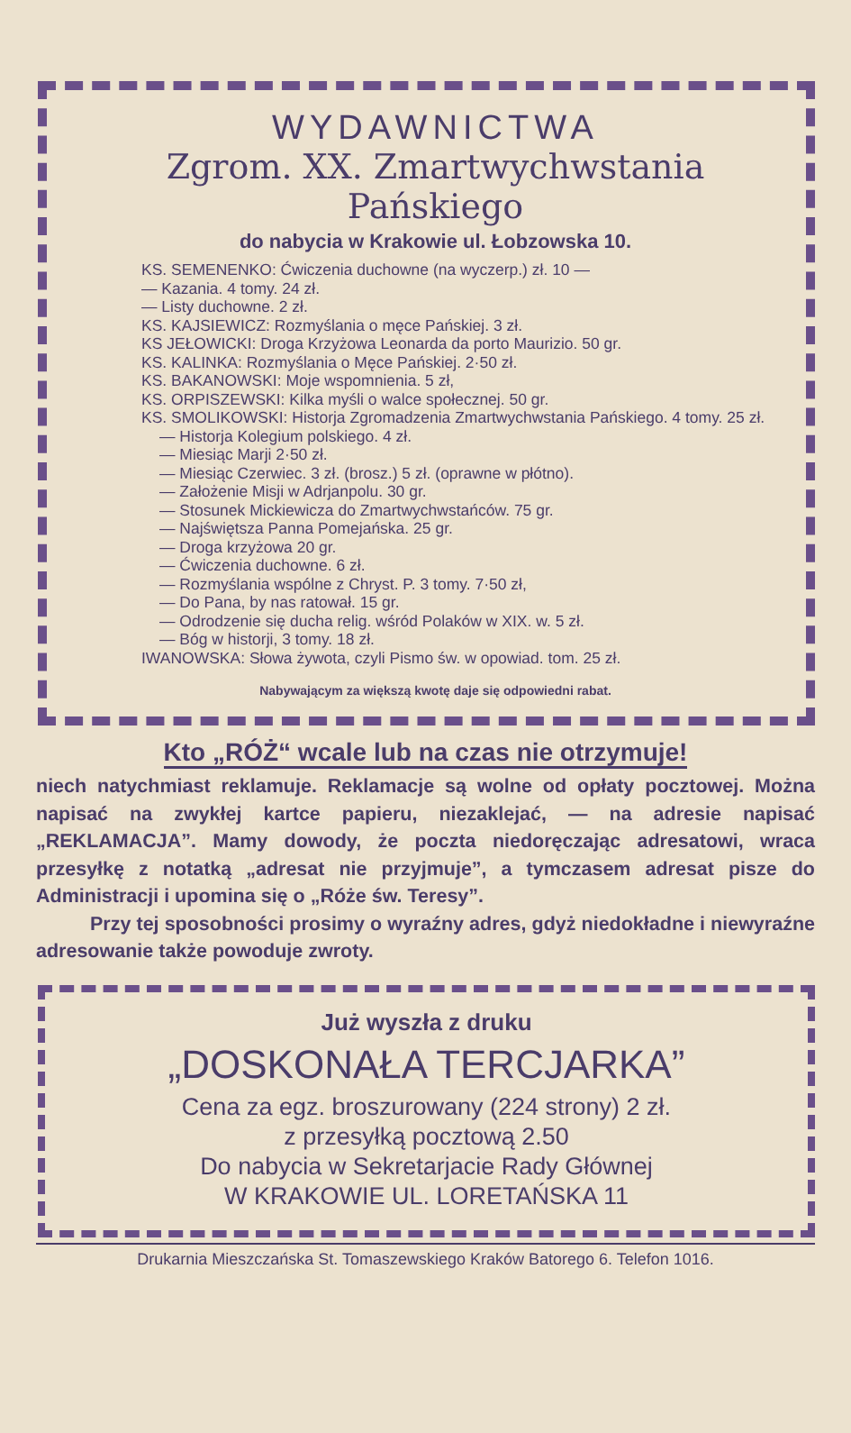WYDAWNICTWA
Zgrom. XX. Zmartwychwstania Pańskiego
do nabycia w Krakowie ul. Łobzowska 10.
KS. SEMENENKO: Ćwiczenia duchowne (na wyczerp.) zł. 10 —
— Kazania. 4 tomy. 24 zł.
— Listy duchowne. 2 zł.
KS. KAJSIEWICZ: Rozmyślania o męce Pańskiej. 3 zł.
KS JEŁOWICKI: Droga Krzyżowa Leonarda da porto Maurizio. 50 gr.
KS. KALINKA: Rozmyślania o Męce Pańskiej. 2·50 zł.
KS. BAKANOWSKI: Moje wspomnienia. 5 zł,
KS. ORPISZEWSKI: Kilka myśli o walce społecznej. 50 gr.
KS. SMOLIKOWSKI: Historja Zgromadzenia Zmartwychwstania Pańskiego. 4 tomy. 25 zł.
— Historja Kolegium polskiego. 4 zł.
— Miesiąc Marji 2·50 zł.
— Miesiąc Czerwiec. 3 zł. (brosz.) 5 zł. (oprawne w płótno).
— Założenie Misji w Adrjanpolu. 30 gr.
— Stosunek Mickiewicza do Zmartwychwstańców. 75 gr.
— Najświętsza Panna Pomejańska. 25 gr.
— Droga krzyżowa 20 gr.
— Ćwiczenia duchowne. 6 zł.
— Rozmyślania wspólne z Chryst. P. 3 tomy. 7·50 zł,
— Do Pana, by nas ratował. 15 gr.
— Odrodzenie się ducha relig. wśród Polaków w XIX. w. 5 zł.
— Bóg w historji, 3 tomy. 18 zł.
IWANOWSKA: Słowa żywota, czyli Pismo św. w opowiad. tom. 25 zł.
Nabywającym za większą kwotę daje się odpowiedni rabat.
Kto „RÓŻ“ wcale lub na czas nie otrzymuje!
niech natychmiast reklamuje. Reklamacje są wolne od opłaty pocztowej. Można napisać na zwykłej kartce papieru, niezaklejać, — na adresie napisać „REKLAMACJA”. Mamy dowody, że poczta niedoręczając adresatowi, wraca przesyłkę z notatką „adresat nie przyjmuje”, a tymczasem adresat pisze do Administracji i upomina się o „Róże św. Teresy”.
Przy tej sposobności prosimy o wyraźny adres, gdyż niedokładne i niewyraźne adresowanie także powoduje zwroty.
Już wyszła z druku
„DOSKONAŁA TERCJARKA”
Cena za egz. broszurowany (224 strony) 2 zł.
z przesyłką pocztową 2.50
Do nabycia w Sekretarjacie Rady Głównej
W KRAKOWIE UL. LORETAŃSKA 11
Drukarnia Mieszczańska St. Tomaszewskiego Kraków Batorego 6. Telefon 1016.